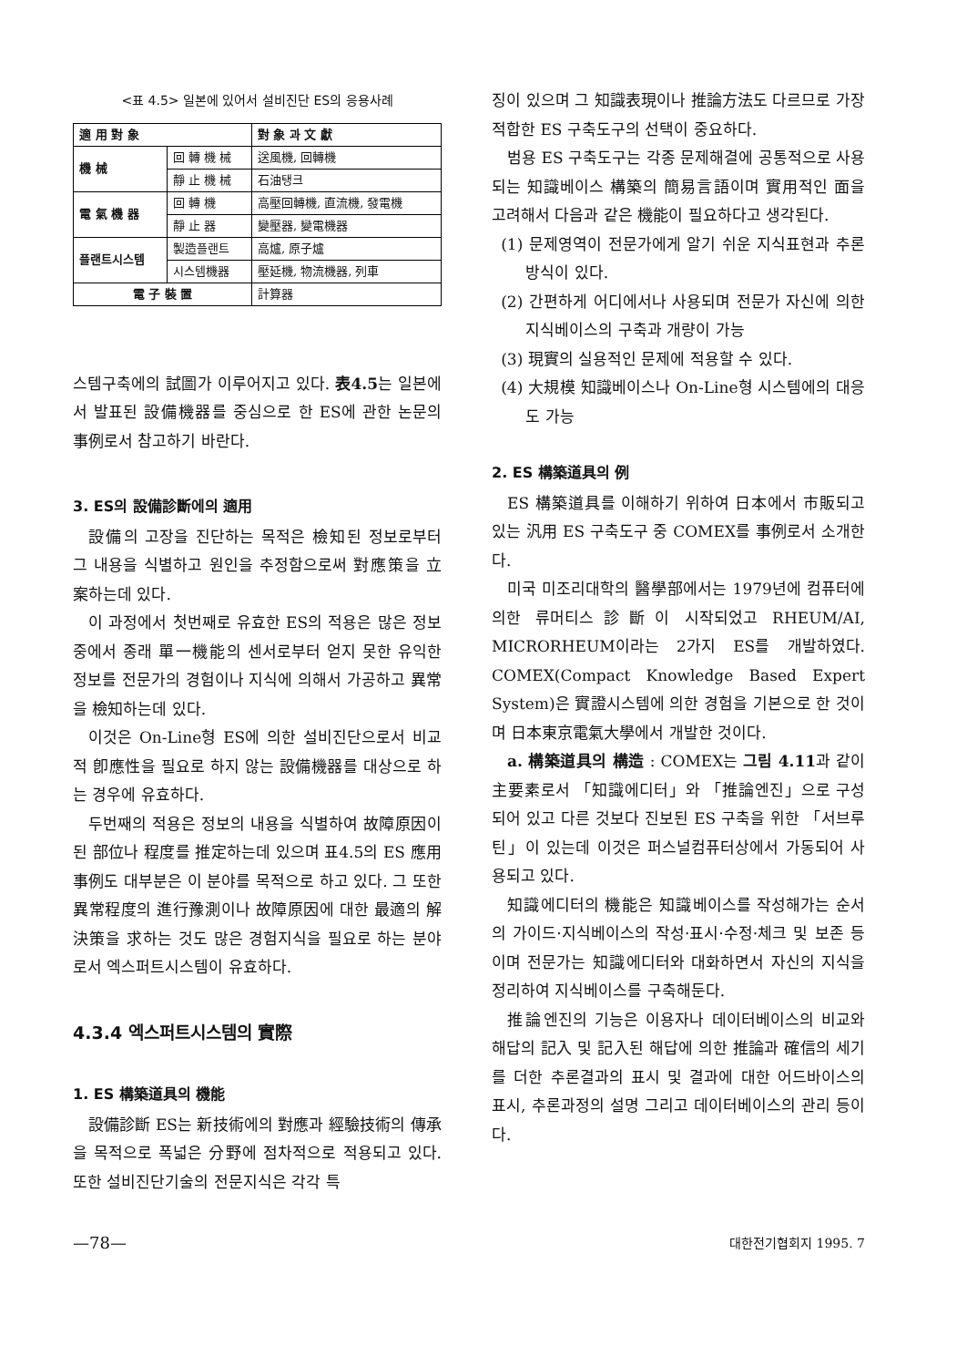<표 4.5> 일본에 있어서 설비진단 ES의 응용사례
| 適 用 對 象 | | 對 象 과 文 獻 |
| --- | --- | --- |
| 機 械 | 回 轉 機 械 | 送風機, 回轉機 |
| | 靜 止 機 械 | 石油탱크 |
| 電 氣 機 器 | 回 轉 機 | 高壓回轉機, 直流機, 發電機 |
| | 靜 止 器 | 變壓器, 變電機器 |
| 플랜트시스템 | 製造플랜트 | 高爐, 原子爐 |
| | 시스템機器 | 壓延機, 物流機器, 列車 |
| 電 子 裝 置 | | 計算器 |
스템구축에의 試圖가 이루어지고 있다. 表4.5는 일본에서 발표된 設備機器를 중심으로 한 ES에 관한 논문의 事例로서 참고하기 바란다.
3. ES의 設備診斷에의 適用
設備의 고장을 진단하는 목적은 檢知된 정보로부터 그 내용을 식별하고 원인을 추정함으로써 對應策을 立案하는데 있다.
이 과정에서 첫번째로 유효한 ES의 적용은 많은 정보중에서 종래 單一機能의 센서로부터 얻지 못한 유익한 정보를 전문가의 경험이나 지식에 의해서 가공하고 異常을 檢知하는데 있다.
이것은 On-Line형 ES에 의한 설비진단으로서 비교적 卽應性을 필요로 하지 않는 設備機器를 대상으로 하는 경우에 유효하다.
두번째의 적용은 정보의 내용을 식별하여 故障原因이 된 部位나 程度를 推定하는데 있으며 표4.5의 ES 應用事例도 대부분은 이 분야를 목적으로 하고 있다. 그 또한 異常程度의 進行豫測이나 故障原因에 대한 最適의 解決策을 求하는 것도 많은 경험지식을 필요로 하는 분야로서 엑스퍼트시스템이 유효하다.
4.3.4 엑스퍼트시스템의 實際
1. ES 構築道具의 機能
設備診斷 ES는 新技術에의 對應과 經驗技術의 傳承을 목적으로 폭넓은 分野에 점차적으로 적용되고 있다. 또한 설비진단기술의 전문지식은 각각 특
징이 있으며 그 知識表現이나 推論方法도 다르므로 가장 적합한 ES 구축도구의 선택이 중요하다.
범용 ES 구축도구는 각종 문제해결에 공통적으로 사용되는 知識베이스 構築의 簡易言語이며 實用적인 面을 고려해서 다음과 같은 機能이 필요하다고 생각된다.
(1) 문제영역이 전문가에게 알기 쉬운 지식표현과 추론방식이 있다.
(2) 간편하게 어디에서나 사용되며 전문가 자신에 의한 지식베이스의 구축과 개량이 가능
(3) 現實의 실용적인 문제에 적용할 수 있다.
(4) 大規模 知識베이스나 On-Line형 시스템에의 대응도 가능
2. ES 構築道具의 例
ES 構築道具를 이해하기 위하여 日本에서 市販되고 있는 汎用 ES 구축도구 중 COMEX를 事例로서 소개한다.
미국 미조리대학의 醫學部에서는 1979년에 컴퓨터에 의한 류머티스診斷이 시작되었고 RHEUM/AI, MICRORHEUM이라는 2가지 ES를 개발하였다. COMEX(Compact Knowledge Based Expert System)은 實證시스템에 의한 경험을 기본으로 한 것이며 日本東京電氣大學에서 개발한 것이다.
a. 構築道具의 構造 : COMEX는 그림 4.11과 같이 主要素로서 「知識에디터」와 「推論엔진」으로 구성되어 있고 다른 것보다 진보된 ES 구축을 위한 「서브루틴」이 있는데 이것은 퍼스널컴퓨터상에서 가동되어 사용되고 있다.
知識에디터의 機能은 知識베이스를 작성해가는 순서의 가이드·지식베이스의 작성·표시·수정·체크 및 보존 등이며 전문가는 知識에디터와 대화하면서 자신의 지식을 정리하여 지식베이스를 구축해둔다.
推論엔진의 기능은 이용자나 데이터베이스의 비교와 해답의 記入 및 記入된 해답에 의한 推論과 確信의 세기를 더한 추론결과의 표시 및 결과에 대한 어드바이스의 표시, 추론과정의 설명 그리고 데이터베이스의 관리 등이다.
—78— 대한전기협회지 1995. 7